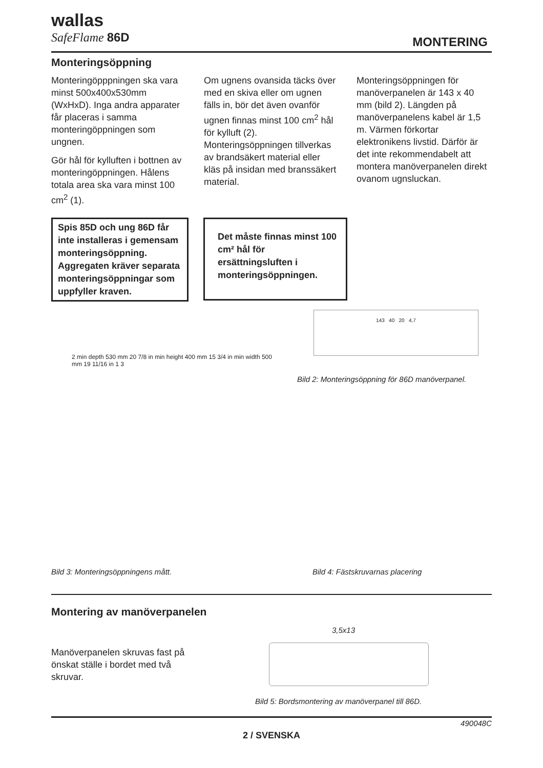wallas
SafeFlame 86D
MONTERING
Monteringsöppning
Monteringöpppningen ska vara minst 500x400x530mm (WxHxD). Inga andra apparater får placeras i samma monteringöppningen som ungnen.
Gör hål för kylluften i bottnen av monteringöppningen. Hålens totala area ska vara minst 100 cm<sup>2</sup> (1).
Om ugnens ovansida täcks över med en skiva eller om ugnen fälls in, bör det även ovanför ugnen finnas minst 100 cm<sup>2</sup> hål för kylluft (2). Monteringsöppningen tillverkas av brandsäkert material eller kläs på insidan med branssäkert material.
Monteringsöppningen för manöverpanelen är 143 x 40 mm (bild 2). Längden på manöverpanelens kabel är 1,5 m. Värmen förkortar elektronikens livstid. Därför är det inte rekommendabelt att montera manöverpanelen direkt ovanom ugnsluckan.
Spis 85D och ung 86D får inte installeras i gemensam monteringsöppning. Aggregaten kräver separata monteringsöppningar som uppfyller kraven.
Det måste finnas minst 100 cm² hål för ersättningsluften i monteringsöppningen.
143 40 20 4,7
Bild 2: Monteringsöppning för 86D manöverpanel.
2 min depth 530 mm 20 7/8 in min height 400 mm 15 3/4 in min width 500 mm 19 11/16 in 1 3
Bild 3: Monteringsöppningens mått.
Bild 4: Fästskruvarnas placering
Montering av manöverpanelen
Manöverpanelen skruvas fast på önskat ställe i bordet med två skruvar.
3,5x13
Bild 5: Bordsmontering av manöverpanel till 86D.
490048C
2 / SVENSKA